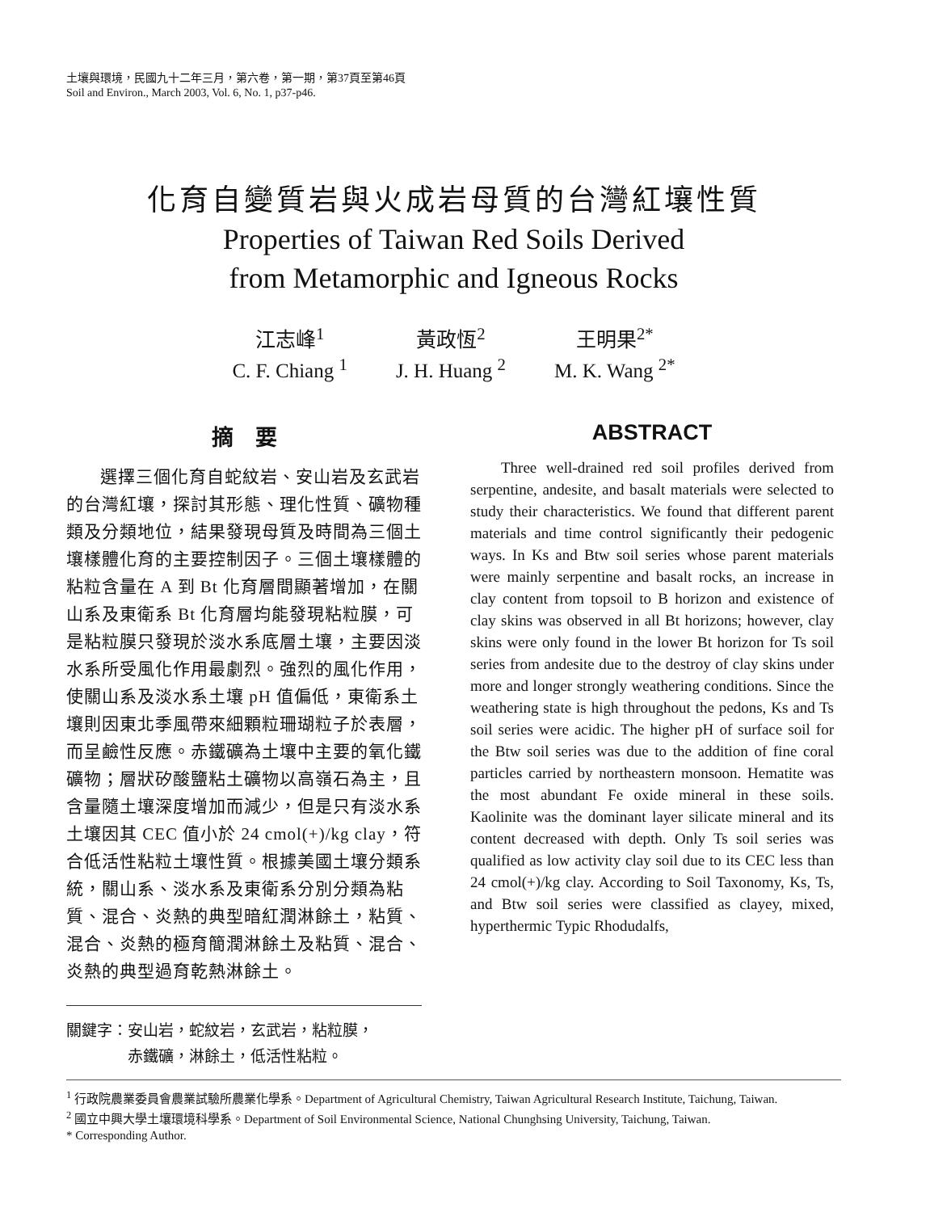土壤與環境，民國九十二年三月，第六卷，第一期，第37頁至第46頁
Soil and Environ., March 2003, Vol. 6, No. 1, p37-p46.
化育自變質岩與火成岩母質的台灣紅壤性質
Properties of Taiwan Red Soils Derived
from Metamorphic and Igneous Rocks
江志峰<sup>1</sup>
C. F. Chiang <sup>1</sup>
黃政恆<sup>2</sup>
J. H. Huang <sup>2</sup>
王明果<sup>2*</sup>
M. K. Wang <sup>2*</sup>
摘　要
選擇三個化育自蛇紋岩、安山岩及玄武岩的台灣紅壤，探討其形態、理化性質、礦物種類及分類地位，結果發現母質及時間為三個土壤樣體化育的主要控制因子。三個土壤樣體的粘粒含量在 A 到 Bt 化育層間顯著增加，在關山系及東衛系 Bt 化育層均能發現粘粒膜，可是粘粒膜只發現於淡水系底層土壤，主要因淡水系所受風化作用最劇烈。強烈的風化作用，使關山系及淡水系土壤 pH 值偏低，東衛系土壤則因東北季風帶來細顆粒珊瑚粒子於表層，而呈鹼性反應。赤鐵礦為土壤中主要的氧化鐵礦物；層狀矽酸鹽粘土礦物以高嶺石為主，且含量隨土壤深度增加而減少，但是只有淡水系土壤因其 CEC 值小於 24 cmol(+)/kg clay，符合低活性粘粒土壤性質。根據美國土壤分類系統，關山系、淡水系及東衛系分別分類為粘質、混合、炎熱的典型暗紅潤淋餘土，粘質、混合、炎熱的極育簡潤淋餘土及粘質、混合、炎熱的典型過育乾熱淋餘土。
關鍵字：安山岩，蛇紋岩，玄武岩，粘粒膜，
　　　　赤鐵礦，淋餘土，低活性粘粒。
ABSTRACT
Three well-drained red soil profiles derived from serpentine, andesite, and basalt materials were selected to study their characteristics. We found that different parent materials and time control significantly their pedogenic ways. In Ks and Btw soil series whose parent materials were mainly serpentine and basalt rocks, an increase in clay content from topsoil to B horizon and existence of clay skins was observed in all Bt horizons; however, clay skins were only found in the lower Bt horizon for Ts soil series from andesite due to the destroy of clay skins under more and longer strongly weathering conditions. Since the weathering state is high throughout the pedons, Ks and Ts soil series were acidic. The higher pH of surface soil for the Btw soil series was due to the addition of fine coral particles carried by northeastern monsoon. Hematite was the most abundant Fe oxide mineral in these soils. Kaolinite was the dominant layer silicate mineral and its content decreased with depth. Only Ts soil series was qualified as low activity clay soil due to its CEC less than 24 cmol(+)/kg clay. According to Soil Taxonomy, Ks, Ts, and Btw soil series were classified as clayey, mixed, hyperthermic Typic Rhodudalfs,
<sup>1</sup> 行政院農業委員會農業試驗所農業化學系。Department of Agricultural Chemistry, Taiwan Agricultural Research Institute, Taichung, Taiwan.
<sup>2</sup> 國立中興大學土壤環境科學系。Department of Soil Environmental Science, National Chunghsing University, Taichung, Taiwan.
* Corresponding Author.